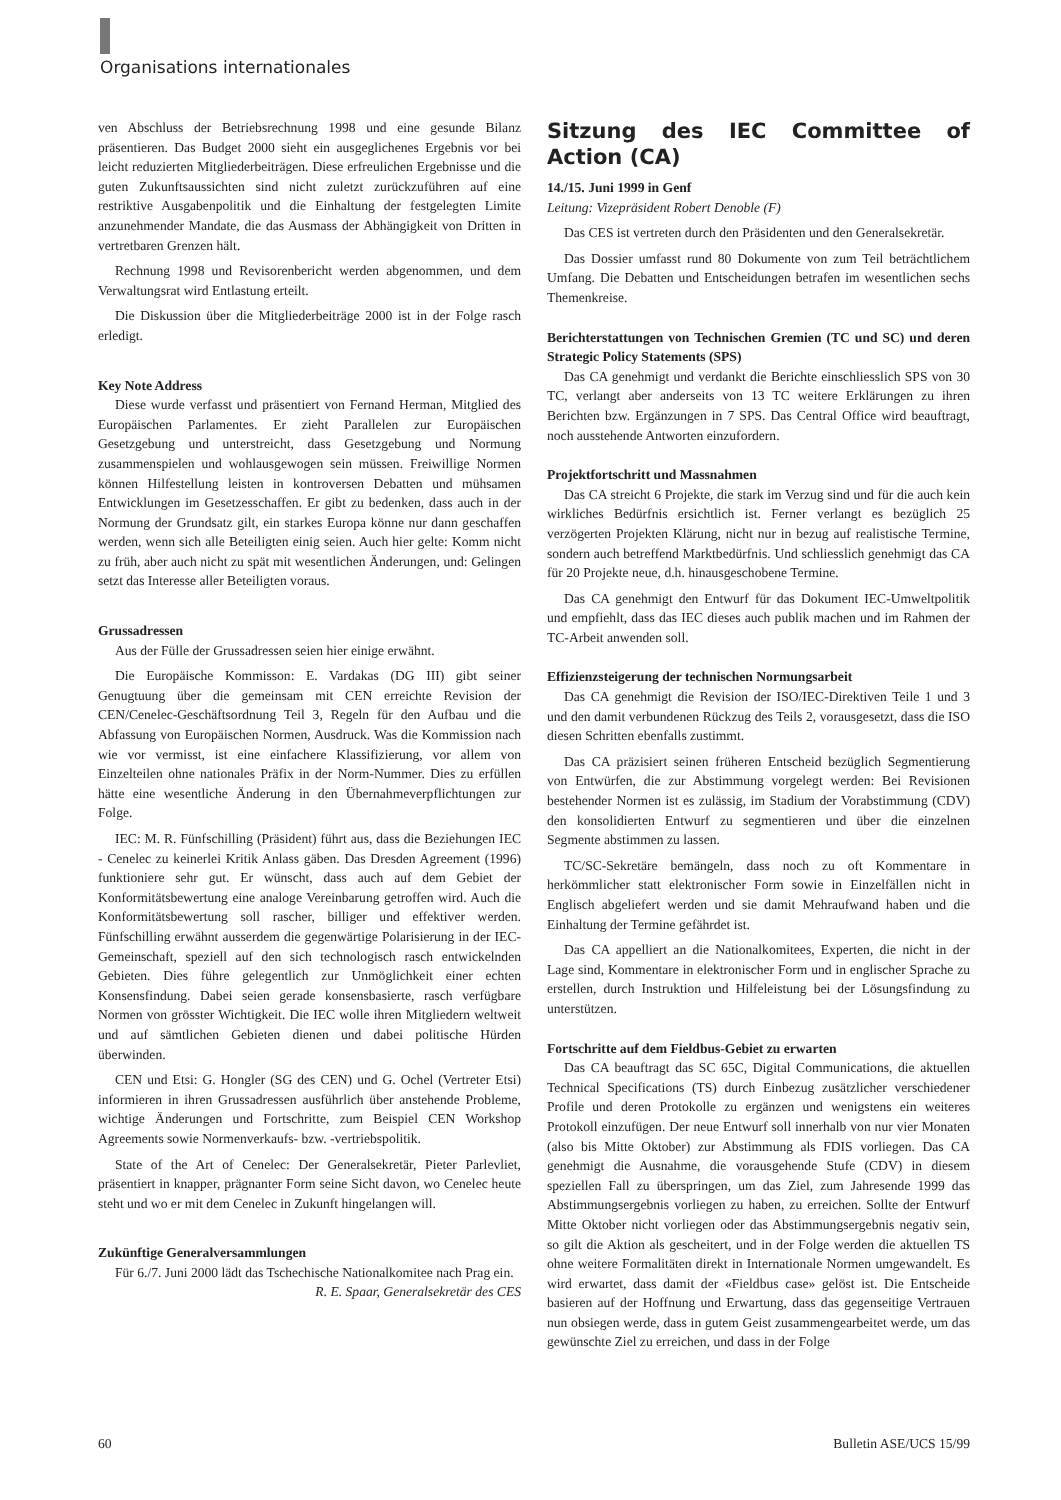Organisations internationales
ven Abschluss der Betriebsrechnung 1998 und eine gesunde Bilanz präsentieren. Das Budget 2000 sieht ein ausgeglichenes Ergebnis vor bei leicht reduzierten Mitgliederbeiträgen. Diese erfreulichen Ergebnisse und die guten Zukunftsaussichten sind nicht zuletzt zurückzuführen auf eine restriktive Ausgabenpolitik und die Einhaltung der festgelegten Limite anzunehmender Mandate, die das Ausmass der Abhängigkeit von Dritten in vertretbaren Grenzen hält.
Rechnung 1998 und Revisorenbericht werden abgenommen, und dem Verwaltungsrat wird Entlastung erteilt.
Die Diskussion über die Mitgliederbeiträge 2000 ist in der Folge rasch erledigt.
Key Note Address
Diese wurde verfasst und präsentiert von Fernand Herman, Mitglied des Europäischen Parlamentes. Er zieht Parallelen zur Europäischen Gesetzgebung und unterstreicht, dass Gesetzgebung und Normung zusammenspielen und wohlausgewogen sein müssen. Freiwillige Normen können Hilfestellung leisten in kontroversen Debatten und mühsamen Entwicklungen im Gesetzesschaffen. Er gibt zu bedenken, dass auch in der Normung der Grundsatz gilt, ein starkes Europa könne nur dann geschaffen werden, wenn sich alle Beteiligten einig seien. Auch hier gelte: Komm nicht zu früh, aber auch nicht zu spät mit wesentlichen Änderungen, und: Gelingen setzt das Interesse aller Beteiligten voraus.
Grussadressen
Aus der Fülle der Grussadressen seien hier einige erwähnt.
Die Europäische Kommisson: E. Vardakas (DG III) gibt seiner Genugtuung über die gemeinsam mit CEN erreichte Revision der CEN/Cenelec-Geschäftsordnung Teil 3, Regeln für den Aufbau und die Abfassung von Europäischen Normen, Ausdruck. Was die Kommission nach wie vor vermisst, ist eine einfachere Klassifizierung, vor allem von Einzelteilen ohne nationales Präfix in der Norm-Nummer. Dies zu erfüllen hätte eine wesentliche Änderung in den Übernahmeverpflichtungen zur Folge.
IEC: M. R. Fünfschilling (Präsident) führt aus, dass die Beziehungen IEC - Cenelec zu keinerlei Kritik Anlass gäben. Das Dresden Agreement (1996) funktioniere sehr gut. Er wünscht, dass auch auf dem Gebiet der Konformitätsbewertung eine analoge Vereinbarung getroffen wird. Auch die Konformitätsbewertung soll rascher, billiger und effektiver werden. Fünfschilling erwähnt ausserdem die gegenwärtige Polarisierung in der IEC-Gemeinschaft, speziell auf den sich technologisch rasch entwickelnden Gebieten. Dies führe gelegentlich zur Unmöglichkeit einer echten Konsensfindung. Dabei seien gerade konsensbasierte, rasch verfügbare Normen von grösster Wichtigkeit. Die IEC wolle ihren Mitgliedern weltweit und auf sämtlichen Gebieten dienen und dabei politische Hürden überwinden.
CEN und Etsi: G. Hongler (SG des CEN) und G. Ochel (Vertreter Etsi) informieren in ihren Grussadressen ausführlich über anstehende Probleme, wichtige Änderungen und Fortschritte, zum Beispiel CEN Workshop Agreements sowie Normenverkaufs- bzw. -vertriebspolitik.
State of the Art of Cenelec: Der Generalsekretär, Pieter Parlevliet, präsentiert in knapper, prägnanter Form seine Sicht davon, wo Cenelec heute steht und wo er mit dem Cenelec in Zukunft hingelangen will.
Zukünftige Generalversammlungen
Für 6./7. Juni 2000 lädt das Tschechische Nationalkomitee nach Prag ein. R. E. Spaar, Generalsekretär des CES
Sitzung des IEC Committee of Action (CA)
14./15. Juni 1999 in Genf
Leitung: Vizepräsident Robert Denoble (F)
Das CES ist vertreten durch den Präsidenten und den Generalsekretär.
Das Dossier umfasst rund 80 Dokumente von zum Teil beträchtlichem Umfang. Die Debatten und Entscheidungen betrafen im wesentlichen sechs Themenkreise.
Berichterstattungen von Technischen Gremien (TC und SC) und deren Strategic Policy Statements (SPS)
Das CA genehmigt und verdankt die Berichte einschliesslich SPS von 30 TC, verlangt aber anderseits von 13 TC weitere Erklärungen zu ihren Berichten bzw. Ergänzungen in 7 SPS. Das Central Office wird beauftragt, noch ausstehende Antworten einzufordern.
Projektfortschritt und Massnahmen
Das CA streicht 6 Projekte, die stark im Verzug sind und für die auch kein wirkliches Bedürfnis ersichtlich ist. Ferner verlangt es bezüglich 25 verzögerten Projekten Klärung, nicht nur in bezug auf realistische Termine, sondern auch betreffend Marktbedürfnis. Und schliesslich genehmigt das CA für 20 Projekte neue, d.h. hinausgeschobene Termine.
Das CA genehmigt den Entwurf für das Dokument IEC-Umweltpolitik und empfiehlt, dass das IEC dieses auch publik machen und im Rahmen der TC-Arbeit anwenden soll.
Effizienzsteigerung der technischen Normungsarbeit
Das CA genehmigt die Revision der ISO/IEC-Direktiven Teile 1 und 3 und den damit verbundenen Rückzug des Teils 2, vorausgesetzt, dass die ISO diesen Schritten ebenfalls zustimmt.
Das CA präzisiert seinen früheren Entscheid bezüglich Segmentierung von Entwürfen, die zur Abstimmung vorgelegt werden: Bei Revisionen bestehender Normen ist es zulässig, im Stadium der Vorabstimmung (CDV) den konsolidierten Entwurf zu segmentieren und über die einzelnen Segmente abstimmen zu lassen.
TC/SC-Sekretäre bemängeln, dass noch zu oft Kommentare in herkömmlicher statt elektronischer Form sowie in Einzelfällen nicht in Englisch abgeliefert werden und sie damit Mehraufwand haben und die Einhaltung der Termine gefährdet ist.
Das CA appelliert an die Nationalkomitees, Experten, die nicht in der Lage sind, Kommentare in elektronischer Form und in englischer Sprache zu erstellen, durch Instruktion und Hilfeleistung bei der Lösungsfindung zu unterstützen.
Fortschritte auf dem Fieldbus-Gebiet zu erwarten
Das CA beauftragt das SC 65C, Digital Communications, die aktuellen Technical Specifications (TS) durch Einbezug zusätzlicher verschiedener Profile und deren Protokolle zu ergänzen und wenigstens ein weiteres Protokoll einzufügen. Der neue Entwurf soll innerhalb von nur vier Monaten (also bis Mitte Oktober) zur Abstimmung als FDIS vorliegen. Das CA genehmigt die Ausnahme, die vorausgehende Stufe (CDV) in diesem speziellen Fall zu überspringen, um das Ziel, zum Jahresende 1999 das Abstimmungsergebnis vorliegen zu haben, zu erreichen. Sollte der Entwurf Mitte Oktober nicht vorliegen oder das Abstimmungsergebnis negativ sein, so gilt die Aktion als gescheitert, und in der Folge werden die aktuellen TS ohne weitere Formalitäten direkt in Internationale Normen umgewandelt. Es wird erwartet, dass damit der «Fieldbus case» gelöst ist. Die Entscheide basieren auf der Hoffnung und Erwartung, dass das gegenseitige Vertrauen nun obsiegen werde, dass in gutem Geist zusammengearbeitet werde, um das gewünschte Ziel zu erreichen, und dass in der Folge
60 Bulletin ASE/UCS 15/99